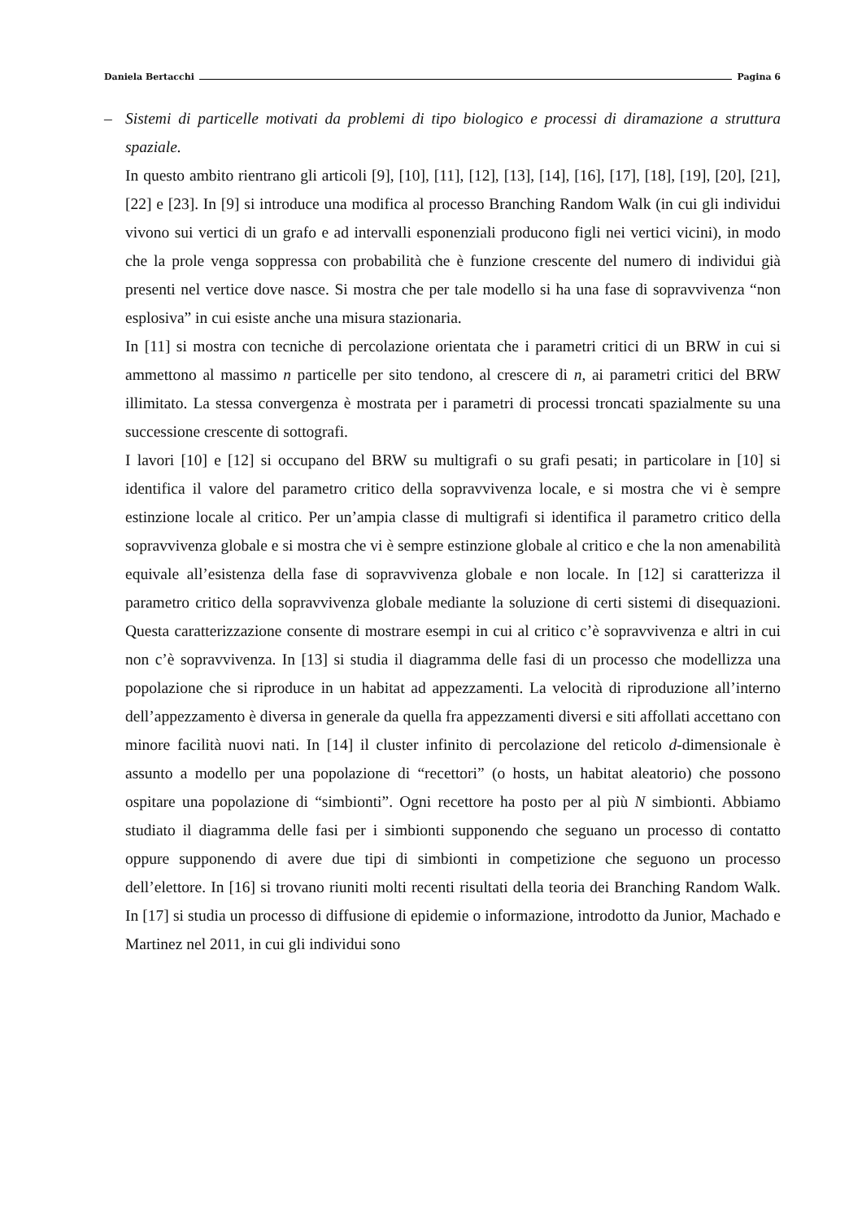Daniela Bertacchi Pagina 6
– Sistemi di particelle motivati da problemi di tipo biologico e processi di diramazione a struttura spaziale.
In questo ambito rientrano gli articoli [9], [10], [11], [12], [13], [14], [16], [17], [18], [19], [20], [21], [22] e [23]. In [9] si introduce una modifica al processo Branching Random Walk (in cui gli individui vivono sui vertici di un grafo e ad intervalli esponenziali producono figli nei vertici vicini), in modo che la prole venga soppressa con probabilità che è funzione crescente del numero di individui già presenti nel vertice dove nasce. Si mostra che per tale modello si ha una fase di sopravvivenza “non esplosiva” in cui esiste anche una misura stazionaria.
In [11] si mostra con tecniche di percolazione orientata che i parametri critici di un BRW in cui si ammettono al massimo n particelle per sito tendono, al crescere di n, ai parametri critici del BRW illimitato. La stessa convergenza è mostrata per i parametri di processi troncati spazialmente su una successione crescente di sottografi.
I lavori [10] e [12] si occupano del BRW su multigrafi o su grafi pesati; in particolare in [10] si identifica il valore del parametro critico della sopravvivenza locale, e si mostra che vi è sempre estinzione locale al critico. Per un’ampia classe di multigrafi si identifica il parametro critico della sopravvivenza globale e si mostra che vi è sempre estinzione globale al critico e che la non amenabilità equivale all’esistenza della fase di sopravvivenza globale e non locale. In [12] si caratterizza il parametro critico della sopravvivenza globale mediante la soluzione di certi sistemi di disequazioni. Questa caratterizzazione consente di mostrare esempi in cui al critico c’è sopravvivenza e altri in cui non c’è sopravvivenza. In [13] si studia il diagramma delle fasi di un processo che modellizza una popolazione che si riproduce in un habitat ad appezzamenti. La velocità di riproduzione all’interno dell’appezzamento è diversa in generale da quella fra appezzamenti diversi e siti affollati accettano con minore facilità nuovi nati. In [14] il cluster infinito di percolazione del reticolo d-dimensionale è assunto a modello per una popolazione di “recettori” (o hosts, un habitat aleatorio) che possono ospitare una popolazione di “simbionti”. Ogni recettore ha posto per al più N simbionti. Abbiamo studiato il diagramma delle fasi per i simbionti supponendo che seguano un processo di contatto oppure supponendo di avere due tipi di simbionti in competizione che seguono un processo dell’elettore. In [16] si trovano riuniti molti recenti risultati della teoria dei Branching Random Walk. In [17] si studia un processo di diffusione di epidemie o informazione, introdotto da Junior, Machado e Martinez nel 2011, in cui gli individui sono